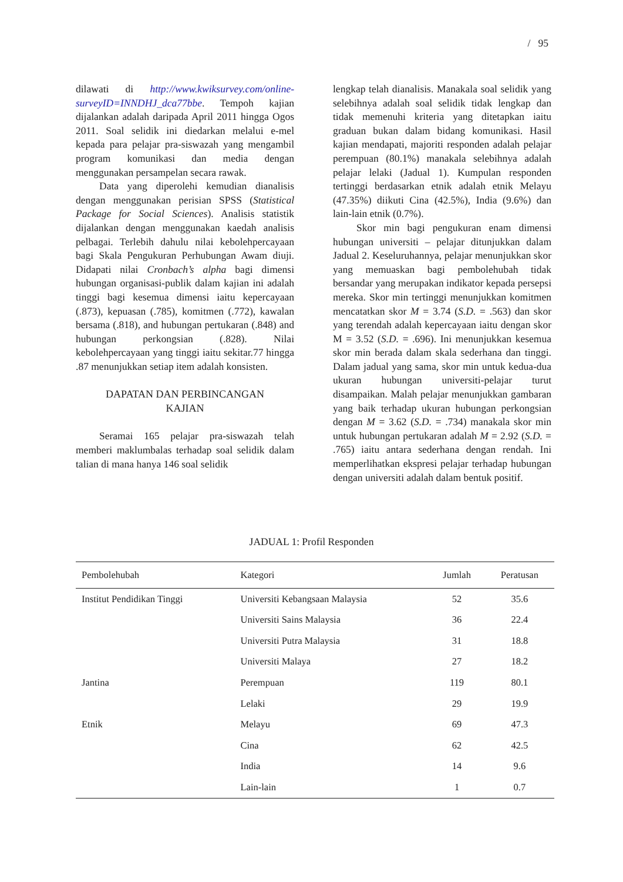/ 95
dilawati di http://www.kwiksurvey.com/online-surveyID=INNDHJ_dca77bbe. Tempoh kajian dijalankan adalah daripada April 2011 hingga Ogos 2011. Soal selidik ini diedarkan melalui e-mel kepada para pelajar pra-siswazah yang mengambil program komunikasi dan media dengan menggunakan persampelan secara rawak.
Data yang diperolehi kemudian dianalisis dengan menggunakan perisian SPSS (Statistical Package for Social Sciences). Analisis statistik dijalankan dengan menggunakan kaedah analisis pelbagai. Terlebih dahulu nilai kebolehpercayaan bagi Skala Pengukuran Perhubungan Awam diuji. Didapati nilai Cronbach’s alpha bagi dimensi hubungan organisasi-publik dalam kajian ini adalah tinggi bagi kesemua dimensi iaitu kepercayaan (.873), kepuasan (.785), komitmen (.772), kawalan bersama (.818), and hubungan pertukaran (.848) and hubungan perkongsian (.828). Nilai kebolehpercayaan yang tinggi iaitu sekitar.77 hingga .87 menunjukkan setiap item adalah konsisten.
DAPATAN DAN PERBINCANGAN
KAJIAN
Seramai 165 pelajar pra-siswazah telah memberi maklumbalas terhadap soal selidik dalam talian di mana hanya 146 soal selidik
lengkap telah dianalisis. Manakala soal selidik yang selebihnya adalah soal selidik tidak lengkap dan tidak memenuhi kriteria yang ditetapkan iaitu graduan bukan dalam bidang komunikasi. Hasil kajian mendapati, majoriti responden adalah pelajar perempuan (80.1%) manakala selebihnya adalah pelajar lelaki (Jadual 1). Kumpulan responden tertinggi berdasarkan etnik adalah etnik Melayu (47.35%) diikuti Cina (42.5%), India (9.6%) dan lain-lain etnik (0.7%).
Skor min bagi pengukuran enam dimensi hubungan universiti – pelajar ditunjukkan dalam Jadual 2. Keseluruhannya, pelajar menunjukkan skor yang memuaskan bagi pembolehubah tidak bersandar yang merupakan indikator kepada persepsi mereka. Skor min tertinggi menunjukkan komitmen mencatatkan skor M = 3.74 (S.D. = .563) dan skor yang terendah adalah kepercayaan iaitu dengan skor M = 3.52 (S.D. = .696). Ini menunjukkan kesemua skor min berada dalam skala sederhana dan tinggi. Dalam jadual yang sama, skor min untuk kedua-dua ukuran hubungan universiti-pelajar turut disampaikan. Malah pelajar menunjukkan gambaran yang baik terhadap ukuran hubungan perkongsian dengan M = 3.62 (S.D. = .734) manakala skor min untuk hubungan pertukaran adalah M = 2.92 (S.D. = .765) iaitu antara sederhana dengan rendah. Ini memperlihatkan ekspresi pelajar terhadap hubungan dengan universiti adalah dalam bentuk positif.
JADUAL 1: Profil Responden
| Pembolehubah | Kategori | Jumlah | Peratusan |
| --- | --- | --- | --- |
| Institut Pendidikan Tinggi | Universiti Kebangsaan Malaysia | 52 | 35.6 |
| | Universiti Sains Malaysia | 36 | 22.4 |
| | Universiti Putra Malaysia | 31 | 18.8 |
| | Universiti Malaya | 27 | 18.2 |
| Jantina | Perempuan | 119 | 80.1 |
| | Lelaki | 29 | 19.9 |
| Etnik | Melayu | 69 | 47.3 |
| | Cina | 62 | 42.5 |
| | India | 14 | 9.6 |
| | Lain-lain | 1 | 0.7 |